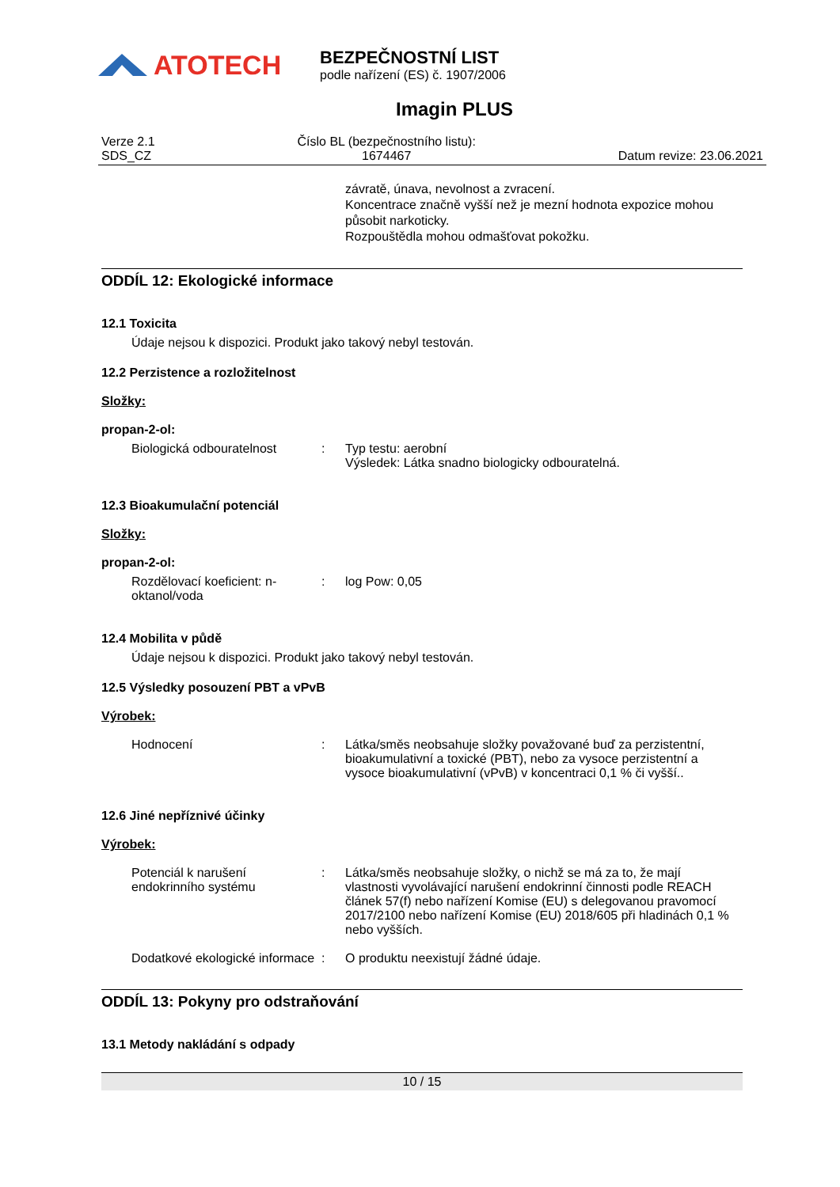ATOTECH
BEZPEČNOSTNÍ LIST
podle nařízení (ES) č. 1907/2006
Imagin PLUS
Verze 2.1
SDS_CZ
Číslo BL (bezpečnostního listu):
1674467
Datum revize: 23.06.2021
závratě, únava, nevolnost a zvracení.
Koncentrace značně vyšší než je mezní hodnota expozice mohou působit narkoticky.
Rozpouštědla mohou odmašťovat pokožku.
ODDÍL 12: Ekologické informace
12.1 Toxicita
Údaje nejsou k dispozici. Produkt jako takový nebyl testován.
12.2 Perzistence a rozložitelnost
Složky:
propan-2-ol:
Biologická odbouratelnost : Typ testu: aerobní
Výsledek: Látka snadno biologicky odbouratelná.
12.3 Bioakumulační potenciál
Složky:
propan-2-ol:
Rozdělovací koeficient: n-oktanol/voda
: log Pow: 0,05
12.4 Mobilita v půdě
Údaje nejsou k dispozici. Produkt jako takový nebyl testován.
12.5 Výsledky posouzení PBT a vPvB
Výrobek:
Hodnocení : Látka/směs neobsahuje složky považované buď za perzistentní, bioakumulativní a toxické (PBT), nebo za vysoce perzistentní a vysoce bioakumulativní (vPvB) v koncentraci 0,1 % či vyšší..
12.6 Jiné nepříznivé účinky
Výrobek:
Potenciál k narušení endokrinního systému
: Látka/směs neobsahuje složky, o nichž se má za to, že mají vlastnosti vyvolávající narušení endokrinní činnosti podle REACH článek 57(f) nebo nařízení Komise (EU) s delegovanou pravomocí 2017/2100 nebo nařízení Komise (EU) 2018/605 při hladinách 0,1 % nebo vyšších.
Dodatkové ekologické informace
: O produktu neexistují žádné údaje.
ODDÍL 13: Pokyny pro odstraňování
13.1 Metody nakládání s odpady
10 / 15